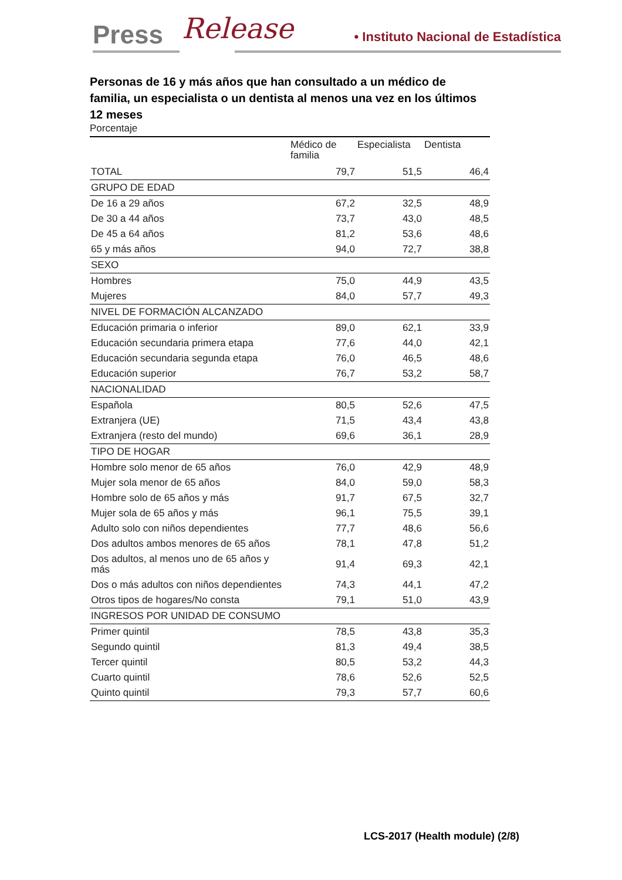Press Release • Instituto Nacional de Estadística
Personas de 16 y más años que han consultado a un médico de familia, un especialista o un dentista al menos una vez en los últimos 12 meses
Porcentaje
| | Médico de familia | Especialista | Dentista |
| --- | --- | --- | --- |
| TOTAL | 79,7 | 51,5 | 46,4 |
| GRUPO DE EDAD | | | |
| De 16 a 29 años | 67,2 | 32,5 | 48,9 |
| De 30 a 44 años | 73,7 | 43,0 | 48,5 |
| De 45 a 64 años | 81,2 | 53,6 | 48,6 |
| 65 y más años | 94,0 | 72,7 | 38,8 |
| SEXO | | | |
| Hombres | 75,0 | 44,9 | 43,5 |
| Mujeres | 84,0 | 57,7 | 49,3 |
| NIVEL DE FORMACIÓN ALCANZADO | | | |
| Educación primaria o inferior | 89,0 | 62,1 | 33,9 |
| Educación secundaria primera etapa | 77,6 | 44,0 | 42,1 |
| Educación secundaria segunda etapa | 76,0 | 46,5 | 48,6 |
| Educación superior | 76,7 | 53,2 | 58,7 |
| NACIONALIDAD | | | |
| Española | 80,5 | 52,6 | 47,5 |
| Extranjera (UE) | 71,5 | 43,4 | 43,8 |
| Extranjera (resto del mundo) | 69,6 | 36,1 | 28,9 |
| TIPO DE HOGAR | | | |
| Hombre solo menor de 65 años | 76,0 | 42,9 | 48,9 |
| Mujer sola menor de 65 años | 84,0 | 59,0 | 58,3 |
| Hombre solo de 65 años y más | 91,7 | 67,5 | 32,7 |
| Mujer sola de 65 años y más | 96,1 | 75,5 | 39,1 |
| Adulto solo con niños dependientes | 77,7 | 48,6 | 56,6 |
| Dos adultos ambos menores de 65 años | 78,1 | 47,8 | 51,2 |
| Dos adultos, al menos uno de 65 años y más | 91,4 | 69,3 | 42,1 |
| Dos o más adultos con niños dependientes | 74,3 | 44,1 | 47,2 |
| Otros tipos de hogares/No consta | 79,1 | 51,0 | 43,9 |
| INGRESOS POR UNIDAD DE CONSUMO | | | |
| Primer quintil | 78,5 | 43,8 | 35,3 |
| Segundo quintil | 81,3 | 49,4 | 38,5 |
| Tercer quintil | 80,5 | 53,2 | 44,3 |
| Cuarto quintil | 78,6 | 52,6 | 52,5 |
| Quinto quintil | 79,3 | 57,7 | 60,6 |
LCS-2017 (Health module) (2/8)